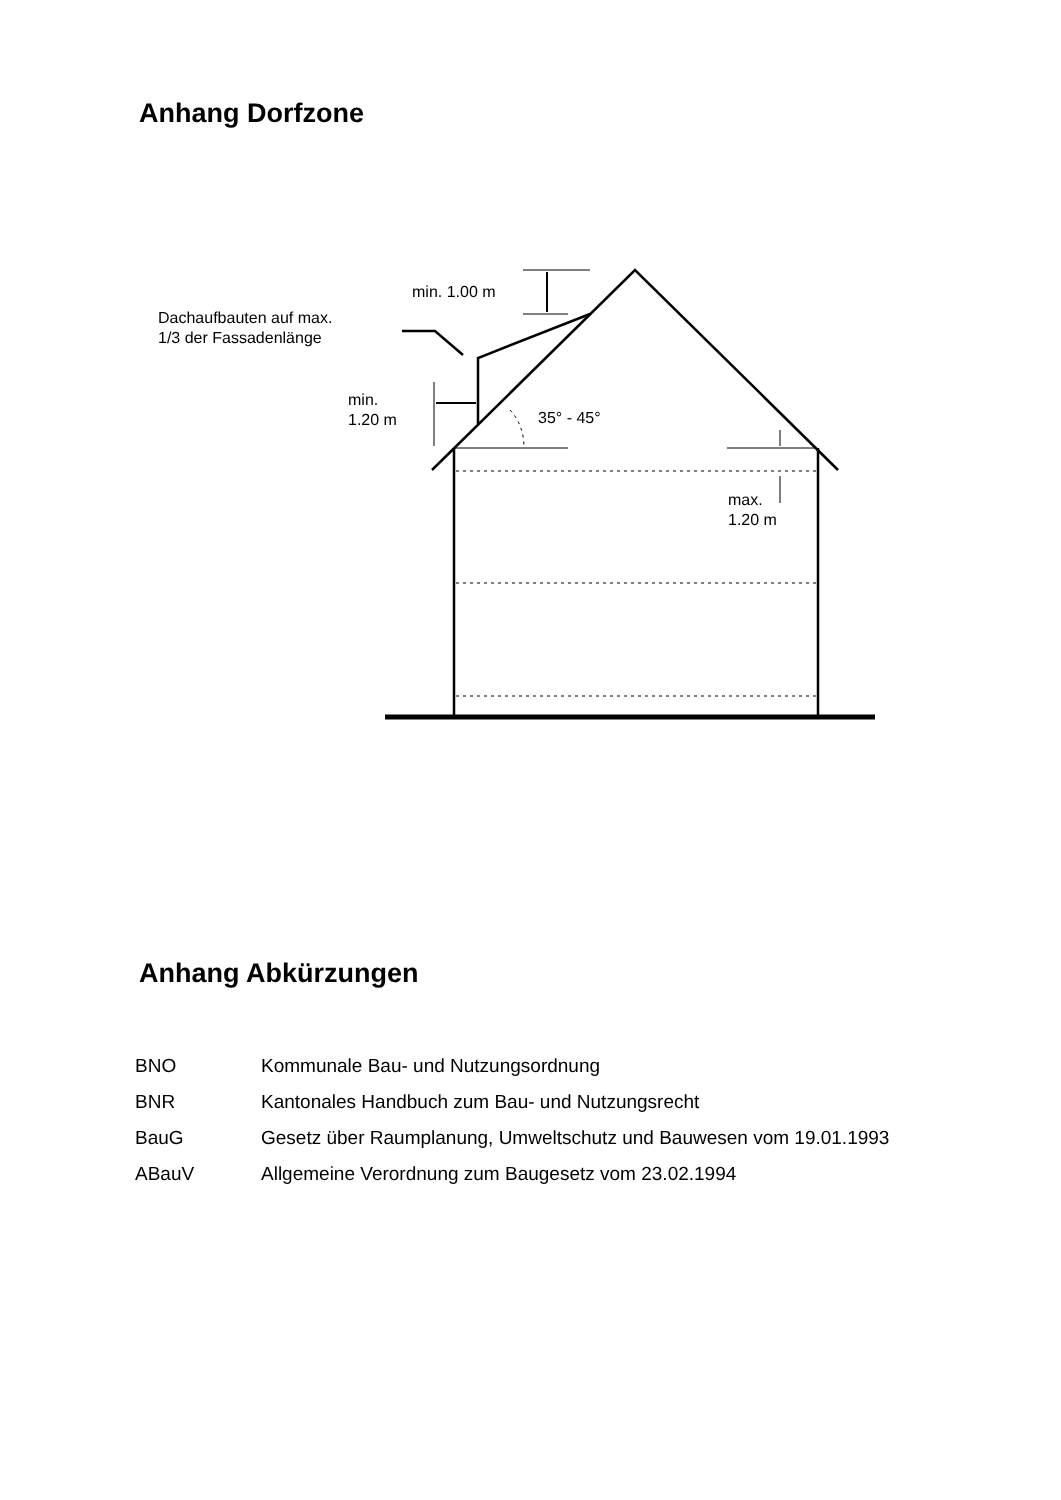Anhang Dorfzone
min. 1.00 m
Dachaufbauten auf max.
1/3 der Fassadenlänge
min.
1.20 m
35° - 45°
max.
1.20 m
Anhang Abkürzungen
| BNO | Kommunale Bau- und Nutzungsordnung |
| BNR | Kantonales Handbuch zum Bau- und Nutzungsrecht |
| BauG | Gesetz über Raumplanung, Umweltschutz und Bauwesen vom 19.01.1993 |
| ABauV | Allgemeine Verordnung zum Baugesetz vom 23.02.1994 |